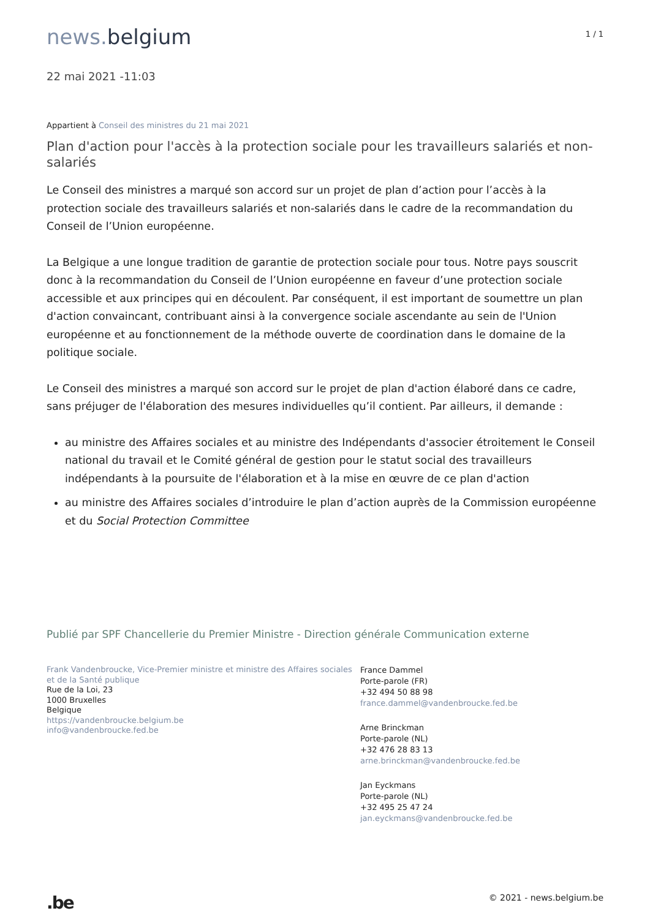news. belgium
1 / 1
22 mai 2021 -11:03
Appartient à Conseil des ministres du 21 mai 2021
Plan d'action pour l'accès à la protection sociale pour les travailleurs salariés et non-salariés
Le Conseil des ministres a marqué son accord sur un projet de plan d’action pour l’accès à la protection sociale des travailleurs salariés et non-salariés dans le cadre de la recommandation du Conseil de l’Union européenne.
La Belgique a une longue tradition de garantie de protection sociale pour tous. Notre pays souscrit donc à la recommandation du Conseil de l’Union européenne en faveur d’une protection sociale accessible et aux principes qui en découlent. Par conséquent, il est important de soumettre un plan d'action convaincant, contribuant ainsi à la convergence sociale ascendante au sein de l'Union européenne et au fonctionnement de la méthode ouverte de coordination dans le domaine de la politique sociale.
Le Conseil des ministres a marqué son accord sur le projet de plan d'action élaboré dans ce cadre, sans préjuger de l'élaboration des mesures individuelles qu’il contient. Par ailleurs, il demande :
au ministre des Affaires sociales et au ministre des Indépendants d'associer étroitement le Conseil national du travail et le Comité général de gestion pour le statut social des travailleurs indépendants à la poursuite de l'élaboration et à la mise en œuvre de ce plan d'action
au ministre des Affaires sociales d’introduire le plan d’action auprès de la Commission européenne et du Social Protection Committee
Publié par SPF Chancellerie du Premier Ministre - Direction générale Communication externe
Frank Vandenbroucke, Vice-Premier ministre et ministre des Affaires sociales et de la Santé publique
Rue de la Loi, 23
1000 Bruxelles
Belgique
https://vandenbroucke.belgium.be
info@vandenbroucke.fed.be
France Dammel
Porte-parole (FR)
+32 494 50 88 98
france.dammel@vandenbroucke.fed.be
Arne Brinckman
Porte-parole (NL)
+32 476 28 83 13
arne.brinckman@vandenbroucke.fed.be
Jan Eyckmans
Porte-parole (NL)
+32 495 25 47 24
jan.eyckmans@vandenbroucke.fed.be
.be
© 2021 - news.belgium.be